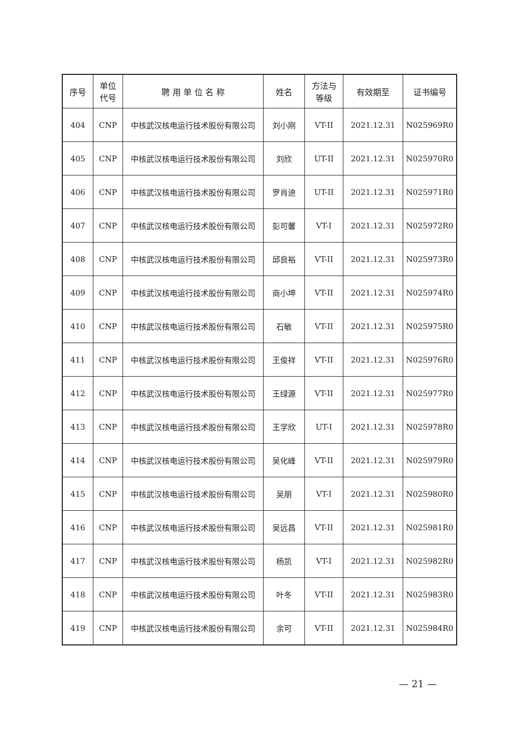| 序号 | 单位 代号 | 聘 用 单 位 名 称 | 姓名 | 方法与 等级 | 有效期至 | 证书编号 |
| --- | --- | --- | --- | --- | --- | --- |
| 404 | CNP | 中核武汉核电运行技术股份有限公司 | 刘小刚 | VT-II | 2021.12.31 | N025969R0 |
| 405 | CNP | 中核武汉核电运行技术股份有限公司 | 刘欣 | UT-II | 2021.12.31 | N025970R0 |
| 406 | CNP | 中核武汉核电运行技术股份有限公司 | 罗肖迪 | UT-II | 2021.12.31 | N025971R0 |
| 407 | CNP | 中核武汉核电运行技术股份有限公司 | 彭可馨 | VT-I | 2021.12.31 | N025972R0 |
| 408 | CNP | 中核武汉核电运行技术股份有限公司 | 邱良裕 | VT-II | 2021.12.31 | N025973R0 |
| 409 | CNP | 中核武汉核电运行技术股份有限公司 | 商小坤 | VT-II | 2021.12.31 | N025974R0 |
| 410 | CNP | 中核武汉核电运行技术股份有限公司 | 石敏 | VT-II | 2021.12.31 | N025975R0 |
| 411 | CNP | 中核武汉核电运行技术股份有限公司 | 王俊祥 | VT-II | 2021.12.31 | N025976R0 |
| 412 | CNP | 中核武汉核电运行技术股份有限公司 | 王绿源 | VT-II | 2021.12.31 | N025977R0 |
| 413 | CNP | 中核武汉核电运行技术股份有限公司 | 王学欣 | UT-I | 2021.12.31 | N025978R0 |
| 414 | CNP | 中核武汉核电运行技术股份有限公司 | 吴化峰 | VT-II | 2021.12.31 | N025979R0 |
| 415 | CNP | 中核武汉核电运行技术股份有限公司 | 吴朋 | VT-I | 2021.12.31 | N025980R0 |
| 416 | CNP | 中核武汉核电运行技术股份有限公司 | 吴远昌 | VT-II | 2021.12.31 | N025981R0 |
| 417 | CNP | 中核武汉核电运行技术股份有限公司 | 杨凯 | VT-I | 2021.12.31 | N025982R0 |
| 418 | CNP | 中核武汉核电运行技术股份有限公司 | 叶冬 | VT-II | 2021.12.31 | N025983R0 |
| 419 | CNP | 中核武汉核电运行技术股份有限公司 | 余可 | VT-II | 2021.12.31 | N025984R0 |
— 21 —